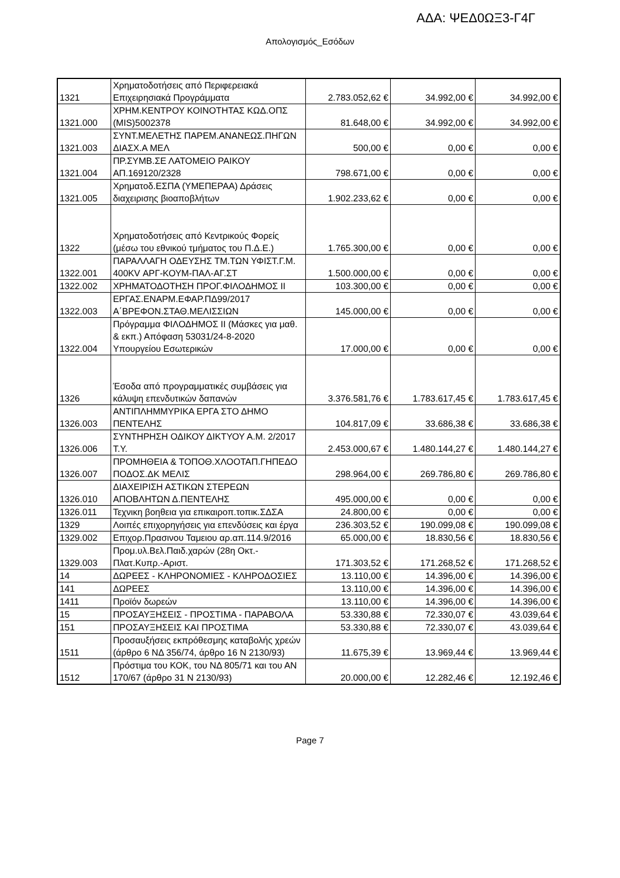ΑΔΑ: ΨΕΔ0ΩΞ3-Γ4Γ
Απολογισμός_Εσόδων
| 1321 | Χρηματοδοτήσεις από Περιφερειακά Επιχειρησιακά Προγράμματα | 2.783.052,62 € | 34.992,00 € | 34.992,00 € |
| 1321.000 | ΧΡΗΜ.ΚΕΝΤΡΟΥ ΚΟΙΝΟΤΗΤΑΣ ΚΩΔ.ΟΠΣ (MIS)5002378 | 81.648,00 € | 34.992,00 € | 34.992,00 € |
| 1321.003 | ΣΥΝΤ.ΜΕΛΕΤΗΣ ΠΑΡΕΜ.ΑΝΑΝΕΩΣ.ΠΗΓΩΝ ΔΙΑΣΧ.Α ΜΕΛ | 500,00 € | 0,00 € | 0,00 € |
| 1321.004 | ΠΡ.ΣΥΜΒ.ΣΕ ΛΑΤΟΜΕΙΟ ΡΑΙΚΟΥ ΑΠ.169120/2328 | 798.671,00 € | 0,00 € | 0,00 € |
| 1321.005 | Χρηματοδ.ΕΣΠΑ (ΥΜΕΠΕΡΑΑ) Δράσεις διαχειρισης βιοαποβλήτων | 1.902.233,62 € | 0,00 € | 0,00 € |
| 1322 | Χρηματοδοτήσεις από Κεντρικούς Φορείς (μέσω του εθνικού τμήματος του Π.Δ.Ε.) | 1.765.300,00 € | 0,00 € | 0,00 € |
| 1322.001 | ΠΑΡΑΛΛΑΓΗ ΟΔΕΥΣΗΣ ΤΜ.ΤΩΝ ΥΦΙΣΤ.Γ.Μ. 400KV ΑΡΓ-ΚΟΥΜ-ΠΑΛ-ΑΓ.ΣΤ | 1.500.000,00 € | 0,00 € | 0,00 € |
| 1322.002 | ΧΡΗΜΑΤΟΔΟΤΗΣΗ ΠΡΟΓ.ΦΙΛΟΔΗΜΟΣ ΙΙ | 103.300,00 € | 0,00 € | 0,00 € |
| 1322.003 | ΕΡΓΑΣ.ΕΝΑΡΜ.ΕΦΑΡ.ΠΔ99/2017 Α΄ΒΡΕΦΟΝ.ΣΤΑΘ.ΜΕΛΙΣΣΙΩΝ | 145.000,00 € | 0,00 € | 0,00 € |
| 1322.004 | Πρόγραμμα ΦΙΛΟΔΗΜΟΣ ΙΙ (Μάσκες για μαθ. & εκπ.) Απόφαση 53031/24-8-2020 Υπουργείου Εσωτερικών | 17.000,00 € | 0,00 € | 0,00 € |
| 1326 | Έσοδα από προγραμματικές συμβάσεις για κάλυψη επενδυτικών δαπανών | 3.376.581,76 € | 1.783.617,45 € | 1.783.617,45 € |
| 1326.003 | ΑΝΤΙΠΛΗΜΜΥΡΙΚΑ ΕΡΓΑ ΣΤΟ ΔΗΜΟ ΠΕΝΤΕΛΗΣ | 104.817,09 € | 33.686,38 € | 33.686,38 € |
| 1326.006 | ΣΥΝΤΗΡΗΣΗ ΟΔΙΚΟΥ ΔΙΚΤΥΟΥ Α.Μ. 2/2017 Τ.Υ. | 2.453.000,67 € | 1.480.144,27 € | 1.480.144,27 € |
| 1326.007 | ΠΡΟΜΗΘΕΙΑ & ΤΟΠΟΘ.ΧΛΟΟΤΑΠ.ΓΗΠΕΔΟ ΠΟΔΟΣ.ΔΚ ΜΕΛΙΣ | 298.964,00 € | 269.786,80 € | 269.786,80 € |
| 1326.010 | ΔΙΑΧΕΙΡΙΣΗ ΑΣΤΙΚΩΝ ΣΤΕΡΕΩΝ ΑΠΟΒΛΗΤΩΝ Δ.ΠΕΝΤΕΛΗΣ | 495.000,00 € | 0,00 € | 0,00 € |
| 1326.011 | Τεχνικη βοηθεια για επικαιροπ.τοπικ.ΣΔΣΑ | 24.800,00 € | 0,00 € | 0,00 € |
| 1329 | Λοιπές επιχορηγήσεις για επενδύσεις και έργα | 236.303,52 € | 190.099,08 € | 190.099,08 € |
| 1329.002 | Επιχορ.Πρασινου Ταμειου αρ.απ.114.9/2016 | 65.000,00 € | 18.830,56 € | 18.830,56 € |
| 1329.003 | Προμ.υλ.Βελ.Παιδ.χαρών (28η Οκτ.-Πλατ.Κυπρ.-Αριστ. | 171.303,52 € | 171.268,52 € | 171.268,52 € |
| 14 | ΔΩΡΕΕΣ - ΚΛΗΡΟΝΟΜΙΕΣ - ΚΛΗΡΟΔΟΣΙΕΣ | 13.110,00 € | 14.396,00 € | 14.396,00 € |
| 141 | ΔΩΡΕΕΣ | 13.110,00 € | 14.396,00 € | 14.396,00 € |
| 1411 | Προϊόν δωρεών | 13.110,00 € | 14.396,00 € | 14.396,00 € |
| 15 | ΠΡΟΣΑΥΞΗΣΕΙΣ - ΠΡΟΣΤΙΜΑ - ΠΑΡΑΒΟΛΑ | 53.330,88 € | 72.330,07 € | 43.039,64 € |
| 151 | ΠΡΟΣΑΥΞΗΣΕΙΣ ΚΑΙ ΠΡΟΣΤΙΜΑ | 53.330,88 € | 72.330,07 € | 43.039,64 € |
| 1511 | Προσαυξήσεις εκπρόθεσμης καταβολής χρεών (άρθρο 6 ΝΔ 356/74, άρθρο 16 Ν 2130/93) | 11.675,39 € | 13.969,44 € | 13.969,44 € |
| 1512 | Πρόστιμα του ΚΟΚ, του ΝΔ 805/71 και του ΑΝ 170/67 (άρθρο 31 Ν 2130/93) | 20.000,00 € | 12.282,46 € | 12.192,46 € |
Page 7